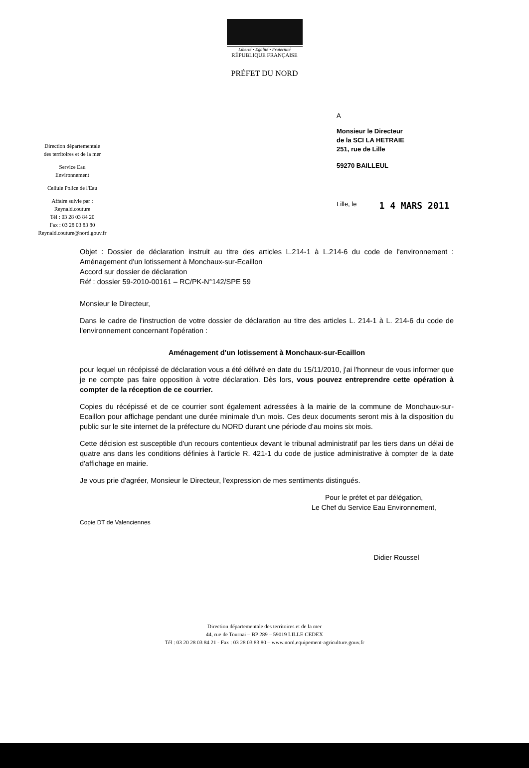Liberté • Egalité • Fraternité
RÉPUBLIQUE FRANÇAISE
PRÉFET DU NORD
Direction départementale
des territoires et de la mer
Service Eau
Environnement
Cellule Police de l'Eau
Affaire suivie par :
Reynald.couture
Tél : 03 28 03 84 20
Fax : 03 28 03 83 80
Reynald.couture@nord.gouv.fr
A
Monsieur le Directeur
de la SCI LA HETRAIE
251, rue de Lille
59270 BAILLEUL
Lille, le 1 4 MARS 2011
Objet : Dossier de déclaration instruit au titre des articles L.214-1 à L.214-6 du code de l'environnement : Aménagement d'un lotissement à Monchaux-sur-Ecaillon
Accord sur dossier de déclaration
Réf : dossier 59-2010-00161 – RC/PK-N°142/SPE 59
Monsieur le Directeur,
Dans le cadre de l'instruction de votre dossier de déclaration au titre des articles L. 214-1 à L. 214-6 du code de l'environnement concernant l'opération :
Aménagement d'un lotissement à Monchaux-sur-Ecaillon
pour lequel un récépissé de déclaration vous a été délivré en date du 15/11/2010, j'ai l'honneur de vous informer que je ne compte pas faire opposition à votre déclaration. Dès lors, vous pouvez entreprendre cette opération à compter de la réception de ce courrier.
Copies du récépissé et de ce courrier sont également adressées à la mairie de la commune de Monchaux-sur-Ecaillon pour affichage pendant une durée minimale d'un mois. Ces deux documents seront mis à la disposition du public sur le site internet de la préfecture du NORD durant une période d'au moins six mois.
Cette décision est susceptible d'un recours contentieux devant le tribunal administratif par les tiers dans un délai de quatre ans dans les conditions définies à l'article R. 421-1 du code de justice administrative à compter de la date d'affichage en mairie.
Je vous prie d'agréer, Monsieur le Directeur, l'expression de mes sentiments distingués.
Pour le préfet et par délégation,
Le Chef du Service Eau Environnement,
Copie DT de Valenciennes
Didier Roussel
Direction départementale des territoires et de la mer
44, rue de Tournai – BP 289 – 59019 LILLE CEDEX
Tél : 03 20 28 03 84 21 - Fax : 03 28 03 83 80 – www.nord.equipement-agriculture.gouv.fr